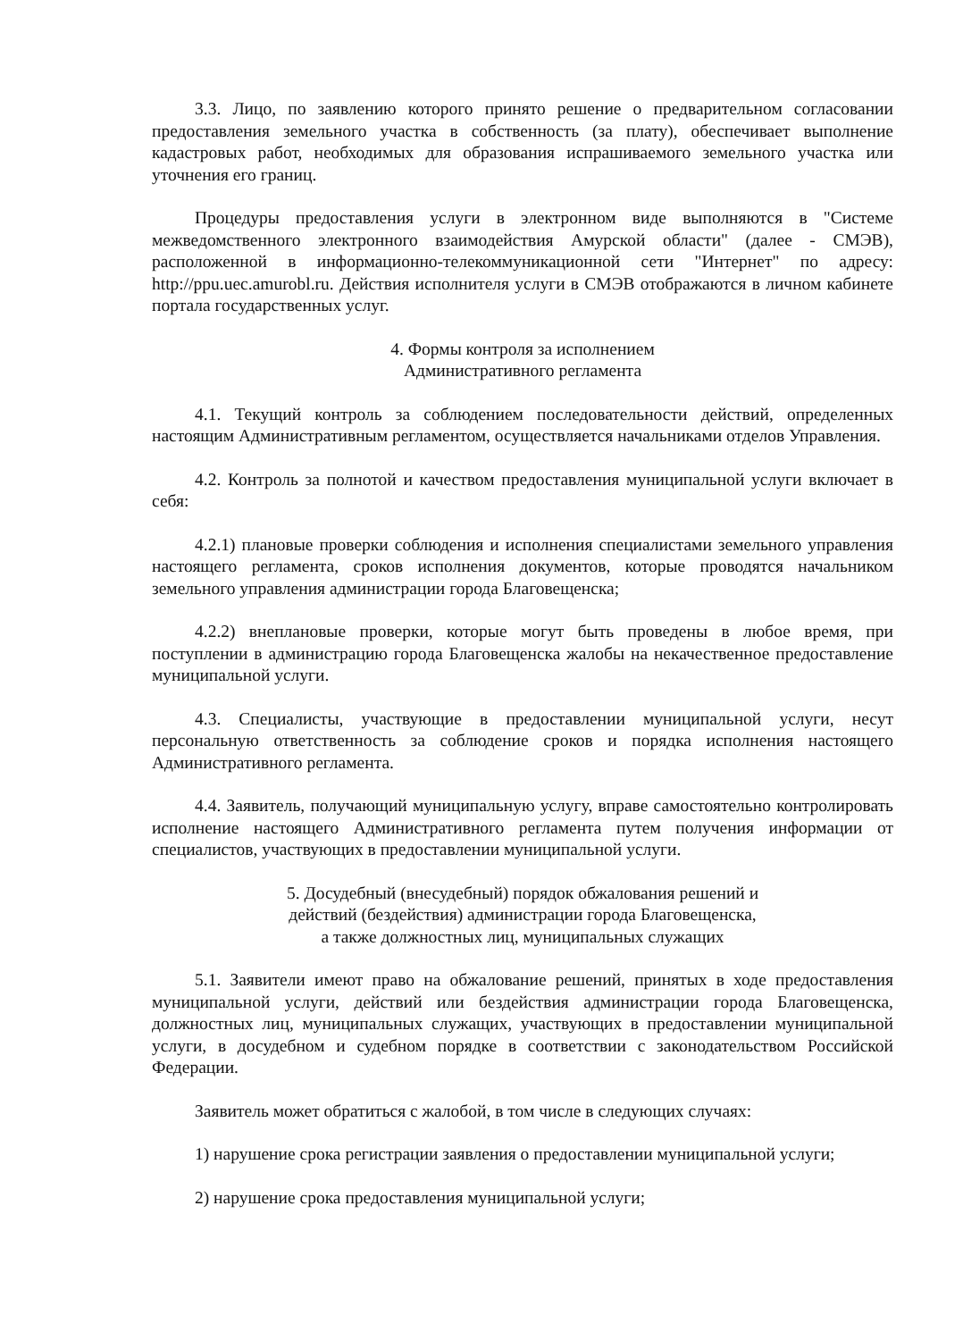3.3. Лицо, по заявлению которого принято решение о предварительном согласовании предоставления земельного участка в собственность (за плату), обеспечивает выполнение кадастровых работ, необходимых для образования испрашиваемого земельного участка или уточнения его границ.
Процедуры предоставления услуги в электронном виде выполняются в "Системе межведомственного электронного взаимодействия Амурской области" (далее - СМЭВ), расположенной в информационно-телекоммуникационной сети "Интернет" по адресу: http://ppu.uec.amurobl.ru. Действия исполнителя услуги в СМЭВ отображаются в личном кабинете портала государственных услуг.
4. Формы контроля за исполнением
Административного регламента
4.1. Текущий контроль за соблюдением последовательности действий, определенных настоящим Административным регламентом, осуществляется начальниками отделов Управления.
4.2. Контроль за полнотой и качеством предоставления муниципальной услуги включает в себя:
4.2.1) плановые проверки соблюдения и исполнения специалистами земельного управления настоящего регламента, сроков исполнения документов, которые проводятся начальником земельного управления администрации города Благовещенска;
4.2.2) внеплановые проверки, которые могут быть проведены в любое время, при поступлении в администрацию города Благовещенска жалобы на некачественное предоставление муниципальной услуги.
4.3. Специалисты, участвующие в предоставлении муниципальной услуги, несут персональную ответственность за соблюдение сроков и порядка исполнения настоящего Административного регламента.
4.4. Заявитель, получающий муниципальную услугу, вправе самостоятельно контролировать исполнение настоящего Административного регламента путем получения информации от специалистов, участвующих в предоставлении муниципальной услуги.
5. Досудебный (внесудебный) порядок обжалования решений и
действий (бездействия) администрации города Благовещенска,
а также должностных лиц, муниципальных служащих
5.1. Заявители имеют право на обжалование решений, принятых в ходе предоставления муниципальной услуги, действий или бездействия администрации города Благовещенска, должностных лиц, муниципальных служащих, участвующих в предоставлении муниципальной услуги, в досудебном и судебном порядке в соответствии с законодательством Российской Федерации.
Заявитель может обратиться с жалобой, в том числе в следующих случаях:
1) нарушение срока регистрации заявления о предоставлении муниципальной услуги;
2) нарушение срока предоставления муниципальной услуги;